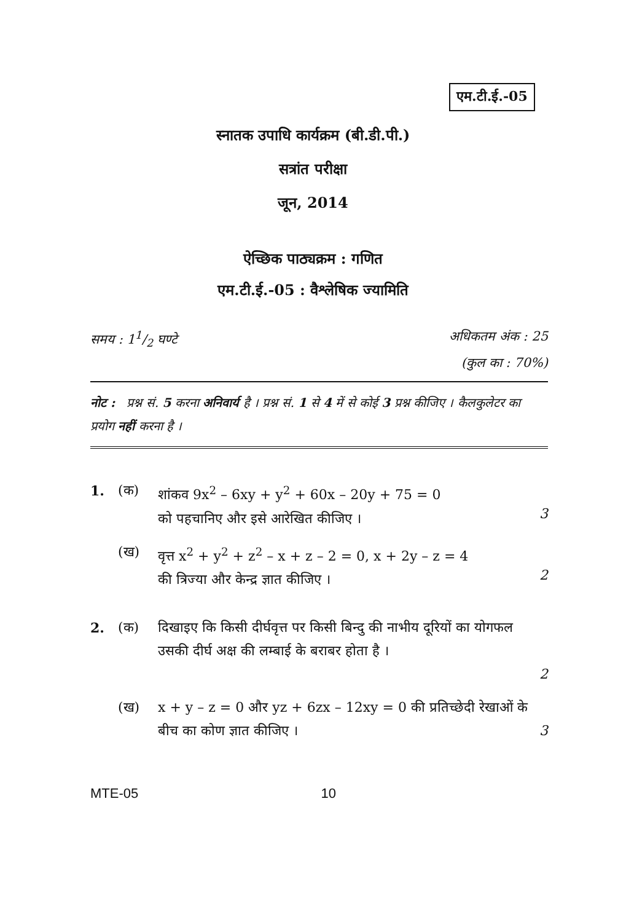एम.टी.ई.-05
स्नातक उपाधि कार्यक्रम (बी.डी.पी.)
सत्रांत परीक्षा
जून, 2014
ऐच्छिक पाठ्यक्रम : गणित
एम.टी.ई.-05 : वैश्लेषिक ज्यामिति
समय : 11/2 घण्टे अधिकतम अंक : 25
(कुल का : 70%)
नोट : प्रश्न सं. 5 करना अनिवार्य है । प्रश्न सं. 1 से 4 में से कोई 3 प्रश्न कीजिए । कैलकुलेटर का प्रयोग नहीं करना है ।
1. (क) शांकव 9x<sup>2</sup> – 6xy + y<sup>2</sup> + 60x – 20y + 75 = 0
को पहचानिए और इसे आरेखित कीजिए ।
3
(ख) वृत्त x<sup>2</sup> + y<sup>2</sup> + z<sup>2</sup> – x + z – 2 = 0, x + 2y – z = 4
की त्रिज्या और केन्द्र ज्ञात कीजिए ।
2
2. (क) दिखाइए कि किसी दीर्घवृत्त पर किसी बिन्दु की नाभीय दूरियों का योगफल उसकी दीर्घ अक्ष की लम्बाई के बराबर होता है ।
2
(ख) x + y – z = 0 और yz + 6zx – 12xy = 0 की प्रतिच्छेदी रेखाओं के बीच का कोण ज्ञात कीजिए ।
3
MTE-05 10